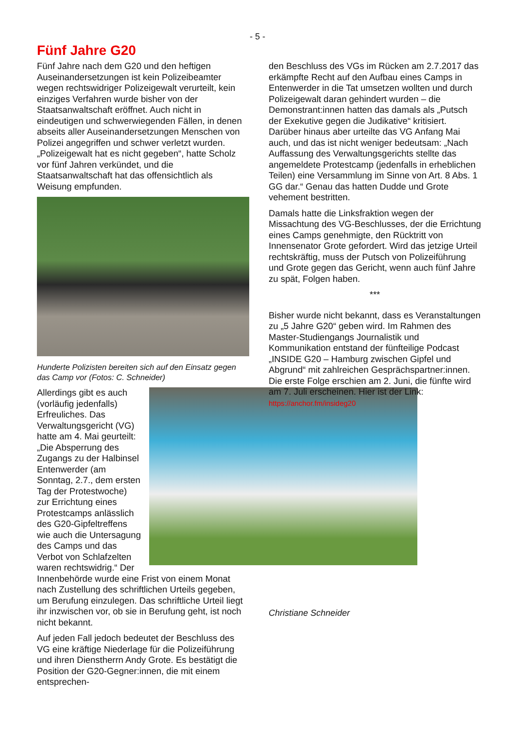- 5 -
Fünf Jahre G20
Fünf Jahre nach dem G20 und den heftigen Auseinandersetzungen ist kein Polizeibeamter wegen rechtswidriger Polizeigewalt verurteilt, kein einziges Verfahren wurde bisher von der Staatsanwaltschaft eröffnet. Auch nicht in eindeutigen und schwerwiegenden Fällen, in denen abseits aller Auseinandersetzungen Menschen von Polizei angegriffen und schwer verletzt wurden. „Polizeigewalt hat es nicht gegeben“, hatte Scholz vor fünf Jahren verkündet, und die Staatsanwaltschaft hat das offensichtlich als Weisung empfunden.
Hunderte Polizisten bereiten sich auf den Einsatz gegen das Camp vor (Fotos: C. Schneider)
Allerdings gibt es auch (vorläufig jedenfalls) Erfreuliches. Das Verwaltungsgericht (VG) hatte am 4. Mai geurteilt: „Die Absperrung des Zugangs zu der Halbinsel Entenwerder (am Sonntag, 2.7., dem ersten Tag der Protestwoche) zur Errichtung eines Protestcamps anlässlich des G20-Gipfeltreffens wie auch die Untersagung des Camps und das Verbot von Schlafzelten waren rechtswidrig.“ Der Innenbehörde wurde eine Frist von einem Monat nach Zustellung des schriftlichen Urteils gegeben, um Berufung einzulegen. Das schriftliche Urteil liegt ihr inzwischen vor, ob sie in Berufung geht, ist noch nicht bekannt.
Auf jeden Fall jedoch bedeutet der Beschluss des VG eine kräftige Niederlage für die Polizeiführung und ihren Dienstherrn Andy Grote. Es bestätigt die Position der G20-Gegner:innen, die mit einem entsprechen-
den Beschluss des VGs im Rücken am 2.7.2017 das erkämpfte Recht auf den Aufbau eines Camps in Entenwerder in die Tat umsetzen wollten und durch Polizeigewalt daran gehindert wurden – die Demonstrant:innen hatten das damals als „Putsch der Exekutive gegen die Judikative“ kritisiert. Darüber hinaus aber urteilte das VG Anfang Mai auch, und das ist nicht weniger bedeutsam: „Nach Auffassung des Verwaltungsgerichts stellte das angemeldete Protestcamp (jedenfalls in erheblichen Teilen) eine Versammlung im Sinne von Art. 8 Abs. 1 GG dar.“ Genau das hatten Dudde und Grote vehement bestritten.
Damals hatte die Linksfraktion wegen der Missachtung des VG-Beschlusses, der die Errichtung eines Camps genehmigte, den Rücktritt von Innensenator Grote gefordert. Wird das jetzige Urteil rechtskräftig, muss der Putsch von Polizeiführung und Grote gegen das Gericht, wenn auch fünf Jahre zu spät, Folgen haben.
***
Bisher wurde nicht bekannt, dass es Veranstaltungen zu „5 Jahre G20“ geben wird. Im Rahmen des Master-Studiengangs Journalistik und Kommunikation entstand der fünfteilige Podcast „INSIDE G20 – Hamburg zwischen Gipfel und Abgrund“ mit zahlreichen Gesprächspartner:innen. Die erste Folge erschien am 2. Juni, die fünfte wird am 7. Juli erscheinen. Hier ist der Link: https://anchor.fm/insideg20
Christiane Schneider